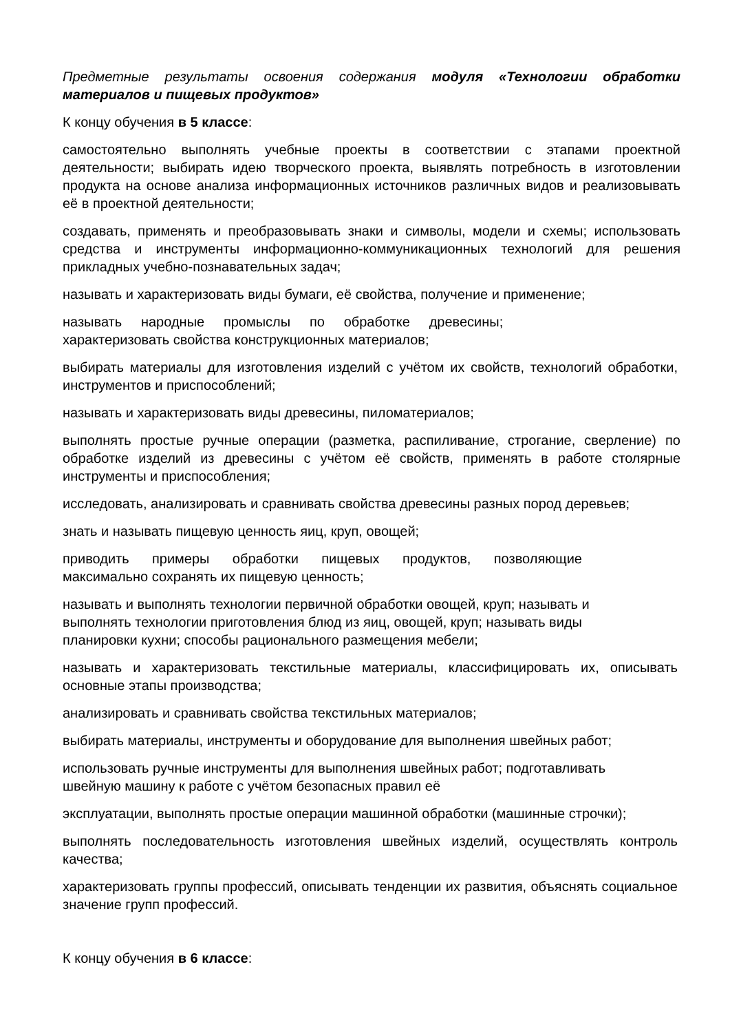Предметные результаты освоения содержания модуля «Технологии обработки материалов и пищевых продуктов»
К концу обучения в 5 классе:
самостоятельно выполнять учебные проекты в соответствии с этапами проектной деятельности; выбирать идею творческого проекта, выявлять потребность в изготовлении продукта на основе анализа информационных источников различных видов и реализовывать её в проектной деятельности;
создавать, применять и преобразовывать знаки и символы, модели и схемы; использовать средства и инструменты информационно-коммуникационных технологий для решения прикладных учебно-познавательных задач;
называть и характеризовать виды бумаги, её свойства, получение и применение;
называть народные промыслы по обработке древесины;
характеризовать свойства конструкционных материалов;
выбирать материалы для изготовления изделий с учётом их свойств, технологий обработки, инструментов и приспособлений;
называть и характеризовать виды древесины, пиломатериалов;
выполнять простые ручные операции (разметка, распиливание, строгание, сверление) по обработке изделий из древесины с учётом её свойств, применять в работе столярные инструменты и приспособления;
исследовать, анализировать и сравнивать свойства древесины разных пород деревьев;
знать и называть пищевую ценность яиц, круп, овощей;
приводить примеры обработки пищевых продуктов, позволяющие
максимально сохранять их пищевую ценность;
называть и выполнять технологии первичной обработки овощей, круп; называть и
выполнять технологии приготовления блюд из яиц, овощей, круп; называть виды
планировки кухни; способы рационального размещения мебели;
называть и характеризовать текстильные материалы, классифицировать их, описывать основные этапы производства;
анализировать и сравнивать свойства текстильных материалов;
выбирать материалы, инструменты и оборудование для выполнения швейных работ;
использовать ручные инструменты для выполнения швейных работ; подготавливать
швейную машину к работе с учётом безопасных правил её
эксплуатации, выполнять простые операции машинной обработки (машинные строчки);
выполнять последовательность изготовления швейных изделий, осуществлять контроль качества;
характеризовать группы профессий, описывать тенденции их развития, объяснять социальное значение групп профессий.
К концу обучения в 6 классе: